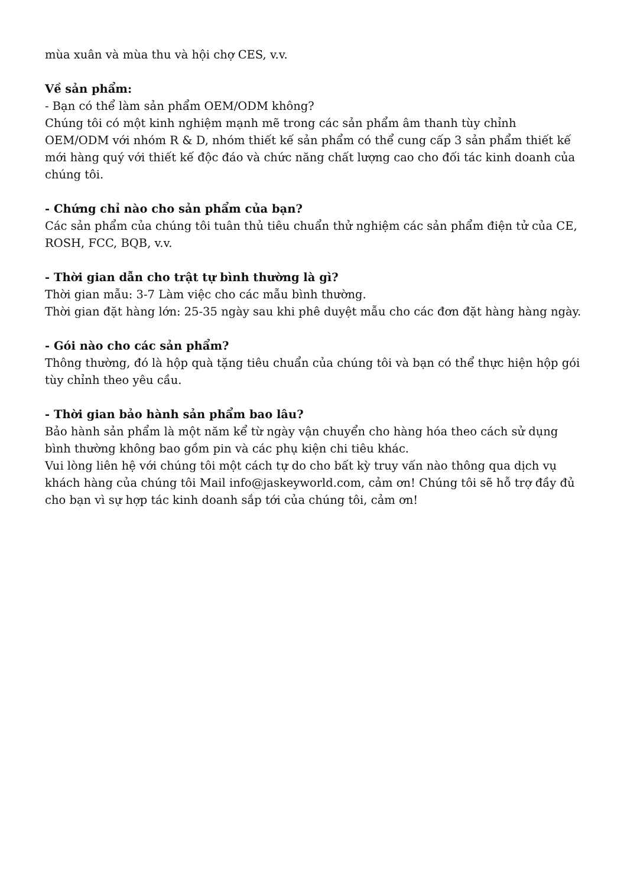mùa xuân và mùa thu và hội chợ CES, v.v.
Về sản phẩm:
- Bạn có thể làm sản phẩm OEM/ODM không?
Chúng tôi có một kinh nghiệm mạnh mẽ trong các sản phẩm âm thanh tùy chỉnh OEM/ODM với nhóm R & D, nhóm thiết kế sản phẩm có thể cung cấp 3 sản phẩm thiết kế mới hàng quý với thiết kế độc đáo và chức năng chất lượng cao cho đối tác kinh doanh của chúng tôi.
- Chứng chỉ nào cho sản phẩm của bạn?
Các sản phẩm của chúng tôi tuân thủ tiêu chuẩn thử nghiệm các sản phẩm điện tử của CE, ROSH, FCC, BQB, v.v.
- Thời gian dẫn cho trật tự bình thường là gì?
Thời gian mẫu: 3-7 Làm việc cho các mẫu bình thường.
Thời gian đặt hàng lớn: 25-35 ngày sau khi phê duyệt mẫu cho các đơn đặt hàng hàng ngày.
- Gói nào cho các sản phẩm?
Thông thường, đó là hộp quà tặng tiêu chuẩn của chúng tôi và bạn có thể thực hiện hộp gói tùy chỉnh theo yêu cầu.
- Thời gian bảo hành sản phẩm bao lâu?
Bảo hành sản phẩm là một năm kể từ ngày vận chuyển cho hàng hóa theo cách sử dụng bình thường không bao gồm pin và các phụ kiện chi tiêu khác.
Vui lòng liên hệ với chúng tôi một cách tự do cho bất kỳ truy vấn nào thông qua dịch vụ khách hàng của chúng tôi Mail info@jaskeyworld.com, cảm ơn! Chúng tôi sẽ hỗ trợ đầy đủ cho bạn vì sự hợp tác kinh doanh sắp tới của chúng tôi, cảm ơn!